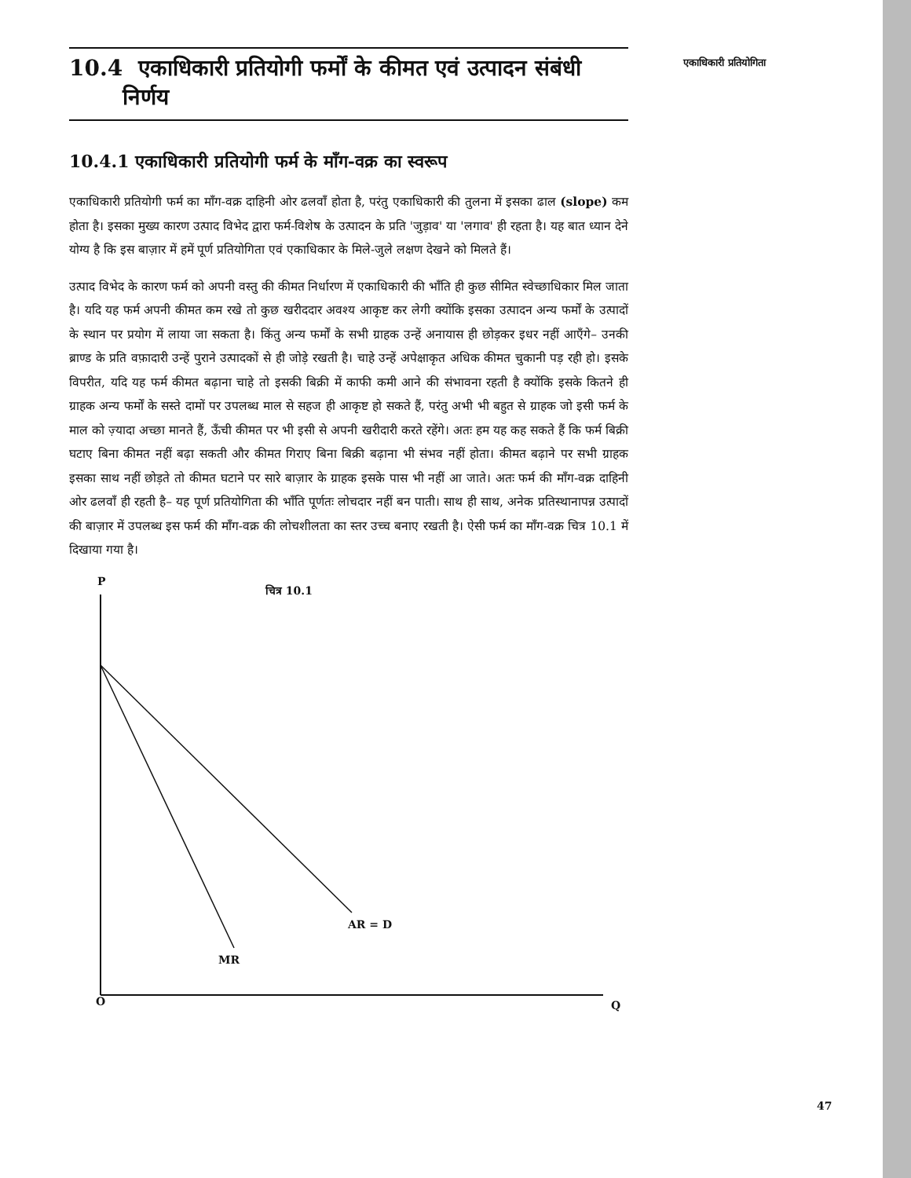एकाधिकारी प्रतियोगिता
10.4 एकाधिकारी प्रतियोगी फर्मों के कीमत एवं उत्पादन संबंधी
निर्णय
10.4.1 एकाधिकारी प्रतियोगी फर्म के माँग-वक्र का स्वरूप
एकाधिकारी प्रतियोगी फर्म का माँग-वक्र दाहिनी ओर ढलवाँ होता है, परंतु एकाधिकारी की तुलना में इसका ढाल (slope) कम होता है। इसका मुख्य कारण उत्पाद विभेद द्वारा फर्म-विशेष के उत्पादन के प्रति 'जुड़ाव' या 'लगाव' ही रहता है। यह बात ध्यान देने योग्य है कि इस बाज़ार में हमें पूर्ण प्रतियोगिता एवं एकाधिकार के मिले-जुले लक्षण देखने को मिलते हैं।
उत्पाद विभेद के कारण फर्म को अपनी वस्तु की कीमत निर्धारण में एकाधिकारी की भाँति ही कुछ सीमित स्वेच्छाधिकार मिल जाता है। यदि यह फर्म अपनी कीमत कम रखे तो कुछ खरीददार अवश्य आकृष्ट कर लेगी क्योंकि इसका उत्पादन अन्य फर्मों के उत्पादों के स्थान पर प्रयोग में लाया जा सकता है। किंतु अन्य फर्मों के सभी ग्राहक उन्हें अनायास ही छोड़कर इधर नहीं आएँगे– उनकी ब्राण्ड के प्रति वफ़ादारी उन्हें पुराने उत्पादकों से ही जोड़े रखती है। चाहे उन्हें अपेक्षाकृत अधिक कीमत चुकानी पड़ रही हो। इसके विपरीत, यदि यह फर्म कीमत बढ़ाना चाहे तो इसकी बिक्री में काफी कमी आने की संभावना रहती है क्योंकि इसके कितने ही ग्राहक अन्य फर्मों के सस्ते दामों पर उपलब्ध माल से सहज ही आकृष्ट हो सकते हैं, परंतु अभी भी बहुत से ग्राहक जो इसी फर्म के माल को ज़्यादा अच्छा मानते हैं, ऊँची कीमत पर भी इसी से अपनी खरीदारी करते रहेंगे। अतः हम यह कह सकते हैं कि फर्म बिक्री घटाए बिना कीमत नहीं बढ़ा सकती और कीमत गिराए बिना बिक्री बढ़ाना भी संभव नहीं होता। कीमत बढ़ाने पर सभी ग्राहक इसका साथ नहीं छोड़ते तो कीमत घटाने पर सारे बाज़ार के ग्राहक इसके पास भी नहीं आ जाते। अतः फर्म की माँग-वक्र दाहिनी ओर ढलवाँ ही रहती है– यह पूर्ण प्रतियोगिता की भाँति पूर्णतः लोचदार नहीं बन पाती। साथ ही साथ, अनेक प्रतिस्थानापन्न उत्पादों की बाज़ार में उपलब्ध इस फर्म की माँग-वक्र की लोचशीलता का स्तर उच्च बनाए रखती है। ऐसी फर्म का माँग-वक्र चित्र 10.1 में दिखाया गया है।
P
चित्र 10.1
AR = D
MR
O Q
47